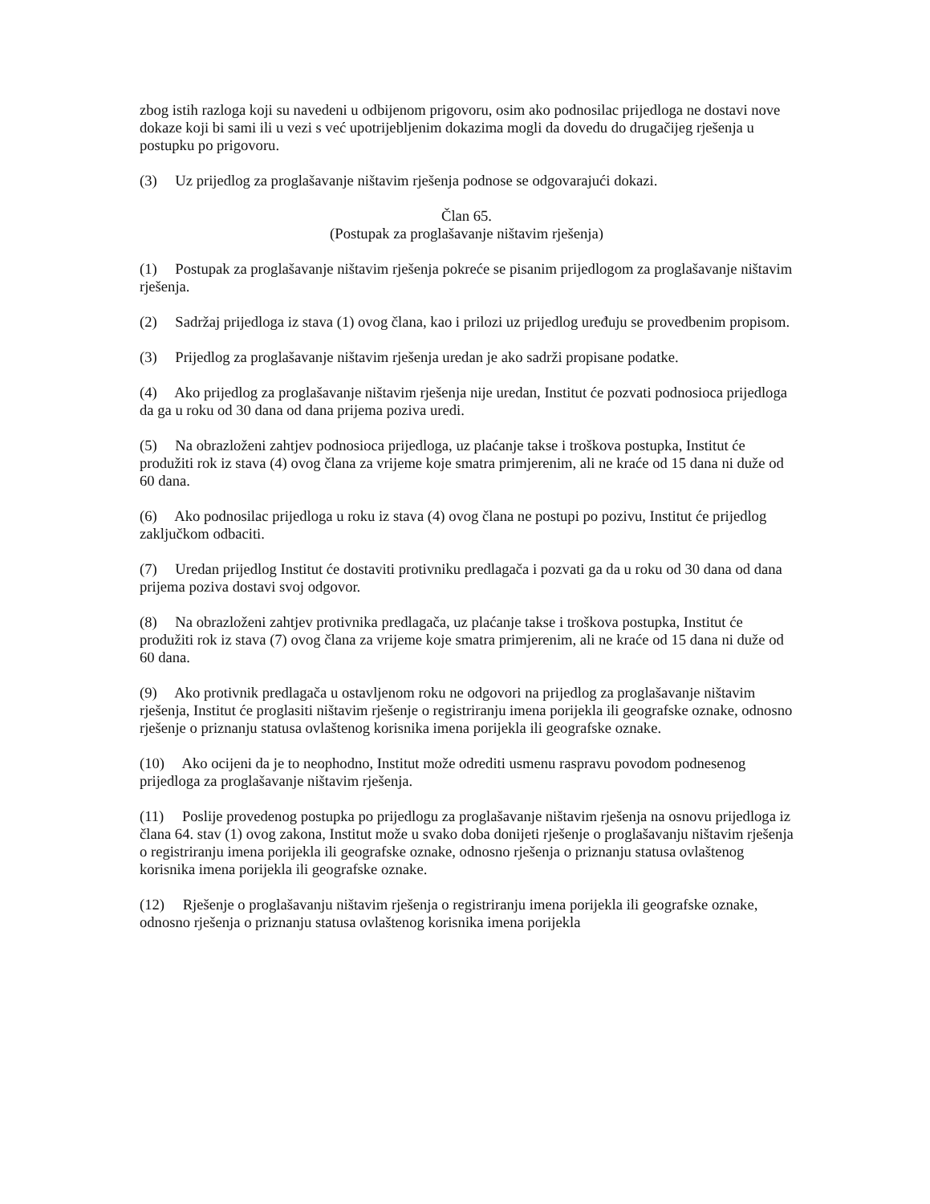zbog istih razloga koji su navedeni u odbijenom prigovoru, osim ako podnosilac prijedloga ne dostavi nove dokaze koji bi sami ili u vezi s već upotrijebljenim dokazima mogli da dovedu do drugačijeg rješenja u postupku po prigovoru.
(3) Uz prijedlog za proglašavanje ništavim rješenja podnose se odgovarajući dokazi.
Član 65.
(Postupak za proglašavanje ništavim rješenja)
(1) Postupak za proglašavanje ništavim rješenja pokreće se pisanim prijedlogom za proglašavanje ništavim rješenja.
(2) Sadržaj prijedloga iz stava (1) ovog člana, kao i prilozi uz prijedlog uređuju se provedbenim propisom.
(3) Prijedlog za proglašavanje ništavim rješenja uredan je ako sadrži propisane podatke.
(4) Ako prijedlog za proglašavanje ništavim rješenja nije uredan, Institut će pozvati podnosioca prijedloga da ga u roku od 30 dana od dana prijema poziva uredi.
(5) Na obrazloženi zahtjev podnosioca prijedloga, uz plaćanje takse i troškova postupka, Institut će produžiti rok iz stava (4) ovog člana za vrijeme koje smatra primjerenim, ali ne kraće od 15 dana ni duže od 60 dana.
(6) Ako podnosilac prijedloga u roku iz stava (4) ovog člana ne postupi po pozivu, Institut će prijedlog zaključkom odbaciti.
(7) Uredan prijedlog Institut će dostaviti protivniku predlagača i pozvati ga da u roku od 30 dana od dana prijema poziva dostavi svoj odgovor.
(8) Na obrazloženi zahtjev protivnika predlagača, uz plaćanje takse i troškova postupka, Institut će produžiti rok iz stava (7) ovog člana za vrijeme koje smatra primjerenim, ali ne kraće od 15 dana ni duže od 60 dana.
(9) Ako protivnik predlagača u ostavljenom roku ne odgovori na prijedlog za proglašavanje ništavim rješenja, Institut će proglasiti ništavim rješenje o registriranju imena porijekla ili geografske oznake, odnosno rješenje o priznanju statusa ovlaštenog korisnika imena porijekla ili geografske oznake.
(10) Ako ocijeni da je to neophodno, Institut može odrediti usmenu raspravu povodom podnesenog prijedloga za proglašavanje ništavim rješenja.
(11) Poslije provedenog postupka po prijedlogu za proglašavanje ništavim rješenja na osnovu prijedloga iz člana 64. stav (1) ovog zakona, Institut može u svako doba donijeti rješenje o proglašavanju ništavim rješenja o registriranju imena porijekla ili geografske oznake, odnosno rješenja o priznanju statusa ovlaštenog korisnika imena porijekla ili geografske oznake.
(12) Rješenje o proglašavanju ništavim rješenja o registriranju imena porijekla ili geografske oznake, odnosno rješenja o priznanju statusa ovlaštenog korisnika imena porijekla